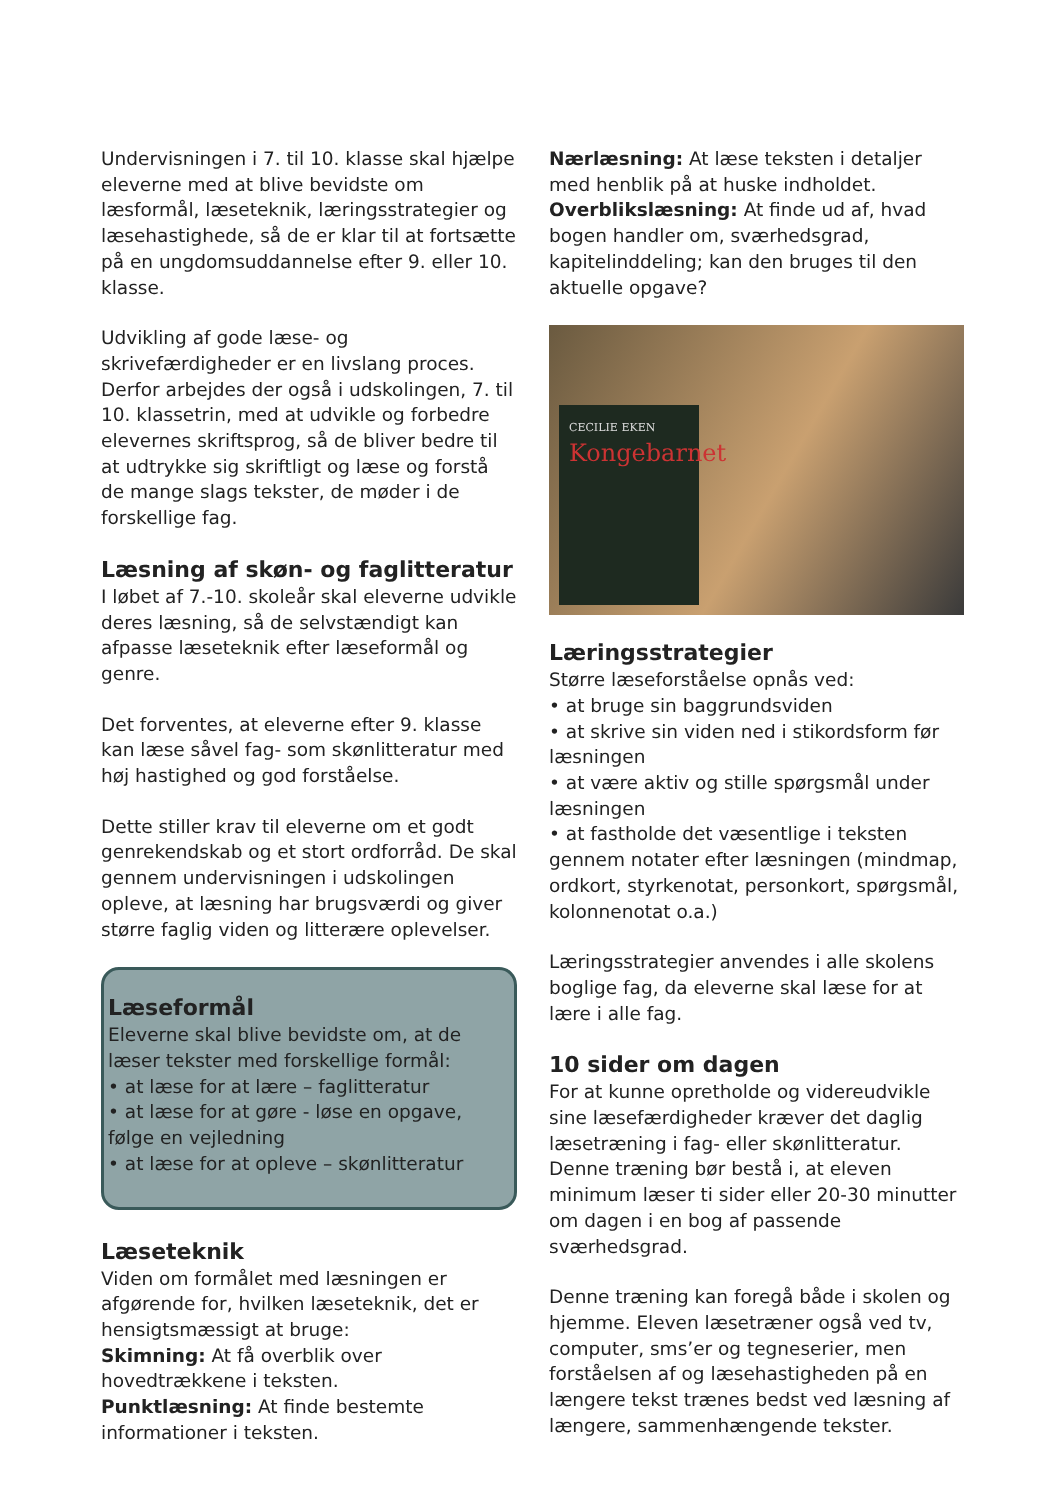Undervisningen i 7. til 10. klasse skal hjælpe eleverne med at blive bevidste om læsformål, læseteknik, læringsstrategier og læsehastighede, så de er klar til at fortsætte på en ungdomsuddannelse efter 9. eller 10. klasse.
Udvikling af gode læse- og skrivefærdigheder er en livslang proces. Derfor arbejdes der også i udskolingen, 7. til 10. klassetrin, med at udvikle og forbedre elevernes skriftsprog, så de bliver bedre til at udtrykke sig skriftligt og læse og forstå de mange slags tekster, de møder i de forskellige fag.
Læsning af skøn- og faglitteratur
I løbet af 7.-10. skoleår skal eleverne udvikle deres læsning, så de selvstændigt kan afpasse læseteknik efter læseformål og genre.
Det forventes, at eleverne efter 9. klasse kan læse såvel fag- som skønlitteratur med høj hastighed og god forståelse.
Dette stiller krav til eleverne om et godt genrekendskab og et stort ordforråd. De skal gennem undervisningen i udskolingen opleve, at læsning har brugsværdi og giver større faglig viden og litterære oplevelser.
Læseformål
Eleverne skal blive bevidste om, at de læser tekster med forskellige formål:
• at læse for at lære – faglitteratur
• at læse for at gøre - løse en opgave, følge en vejledning
• at læse for at opleve – skønlitteratur
Læseteknik
Viden om formålet med læsningen er afgørende for, hvilken læseteknik, det er hensigtsmæssigt at bruge:
Skimning: At få overblik over hovedtrækkene i teksten.
Punktlæsning: At finde bestemte informationer i teksten.
Nærlæsning: At læse teksten i detaljer med henblik på at huske indholdet.
Overblikslæsning: At finde ud af, hvad bogen handler om, sværhedsgrad, kapitelinddeling; kan den bruges til den aktuelle opgave?
CECILIE EKEN
Kongebarnet
Læringsstrategier
Større læseforståelse opnås ved:
• at bruge sin baggrundsviden
• at skrive sin viden ned i stikordsform før læsningen
• at være aktiv og stille spørgsmål under læsningen
• at fastholde det væsentlige i teksten gennem notater efter læsningen (mindmap, ordkort, styrkenotat, personkort, spørgsmål, kolonnenotat o.a.)
Læringsstrategier anvendes i alle skolens boglige fag, da eleverne skal læse for at lære i alle fag.
10 sider om dagen
For at kunne opretholde og videreudvikle sine læsefærdigheder kræver det daglig læsetræning i fag- eller skønlitteratur. Denne træning bør bestå i, at eleven minimum læser ti sider eller 20-30 minutter om dagen i en bog af passende sværhedsgrad.
Denne træning kan foregå både i skolen og hjemme. Eleven læsetræner også ved tv, computer, sms’er og tegneserier, men forståelsen af og læsehastigheden på en længere tekst trænes bedst ved læsning af længere, sammenhængende tekster.